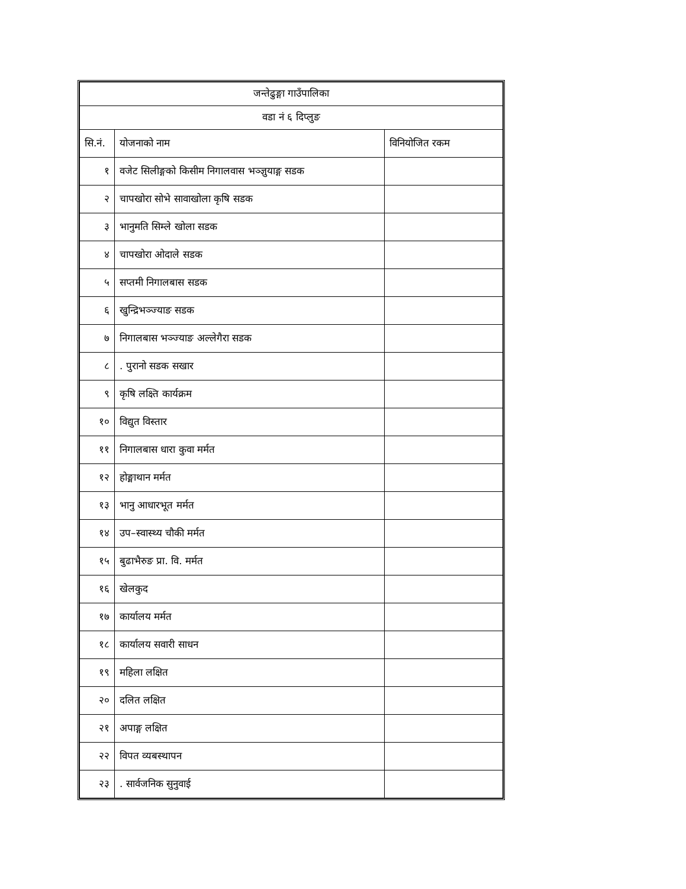| जन्तेढुङ्गा गाउँपालिका | | |
| --- | --- | --- |
| वडा नं ६ दिप्लुङ | | |
| सि.नं. | योजनाको नाम | विनियोजित रकम |
| १ | वजेट सिलीङ्गको किसीम निगालवास भञ्ज्ञुयाङ्ग सडक | |
| २ | चापखोरा सोभे सावाखोला कृषि सडक | |
| ३ | भानुमति सिम्ले खोला सडक | |
| ४ | चापखोरा ओदाले सडक | |
| ५ | सप्तमी निगालबास सडक | |
| ६ | खुन्द्रिभञ्ज्याङ सडक | |
| ७ | निगालबास भञ्ज्याङ अल्लेगैरा सडक | |
| ८ | . पुरानो सडक सखार | |
| ९ | कृषि लक्ष्ति कार्यक्रम | |
| १० | विद्युत विस्तार | |
| ११ | निगालबास धारा कुवा मर्मत | |
| १२ | होङ्माथान मर्मत | |
| १३ | भानु आधारभूत मर्मत | |
| १४ | उप–स्वास्थ्य चौकी मर्मत | |
| १५ | बुढाभैरुङ प्रा. वि. मर्मत | |
| १६ | खेलकुद | |
| १७ | कार्यालय मर्मत | |
| १८ | कार्यालय सवारी साधन | |
| १९ | महिला लक्षित | |
| २० | दलित लक्षित | |
| २१ | अपाङ्ग लक्षित | |
| २२ | विपत व्यबस्थापन | |
| २३ | . सार्वजनिक सुनुवाई | |